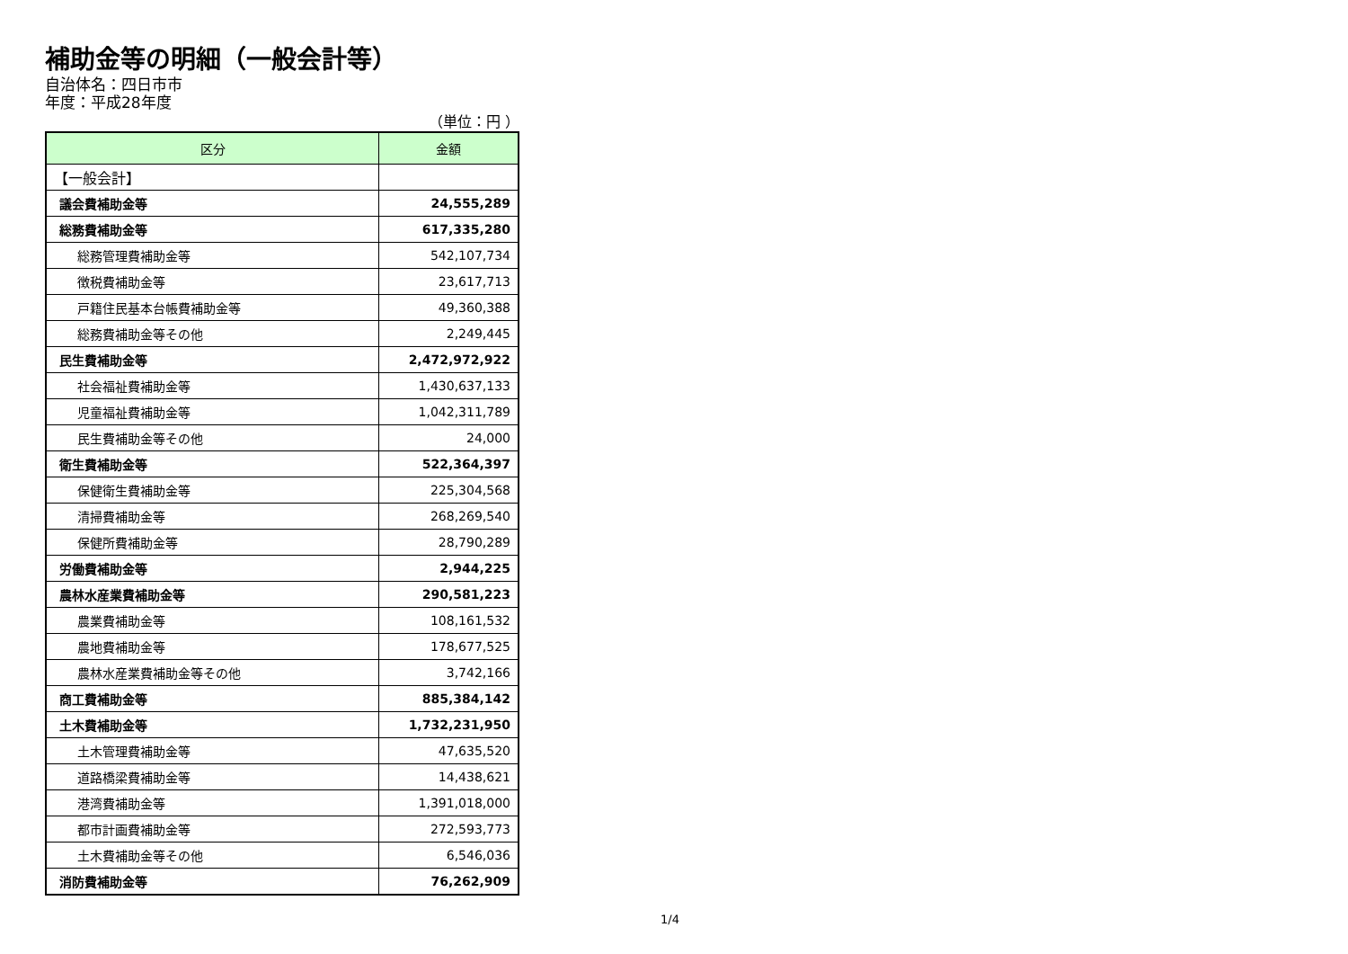補助金等の明細（一般会計等）
自治体名：四日市市
年度：平成28年度
（単位：円 ）
| 区分 | 金額 |
| --- | --- |
| 【一般会計】 | |
| 議会費補助金等 | 24,555,289 |
| 総務費補助金等 | 617,335,280 |
| 総務管理費補助金等 | 542,107,734 |
| 徴税費補助金等 | 23,617,713 |
| 戸籍住民基本台帳費補助金等 | 49,360,388 |
| 総務費補助金等その他 | 2,249,445 |
| 民生費補助金等 | 2,472,972,922 |
| 社会福祉費補助金等 | 1,430,637,133 |
| 児童福祉費補助金等 | 1,042,311,789 |
| 民生費補助金等その他 | 24,000 |
| 衛生費補助金等 | 522,364,397 |
| 保健衛生費補助金等 | 225,304,568 |
| 清掃費補助金等 | 268,269,540 |
| 保健所費補助金等 | 28,790,289 |
| 労働費補助金等 | 2,944,225 |
| 農林水産業費補助金等 | 290,581,223 |
| 農業費補助金等 | 108,161,532 |
| 農地費補助金等 | 178,677,525 |
| 農林水産業費補助金等その他 | 3,742,166 |
| 商工費補助金等 | 885,384,142 |
| 土木費補助金等 | 1,732,231,950 |
| 土木管理費補助金等 | 47,635,520 |
| 道路橋梁費補助金等 | 14,438,621 |
| 港湾費補助金等 | 1,391,018,000 |
| 都市計画費補助金等 | 272,593,773 |
| 土木費補助金等その他 | 6,546,036 |
| 消防費補助金等 | 76,262,909 |
1/4